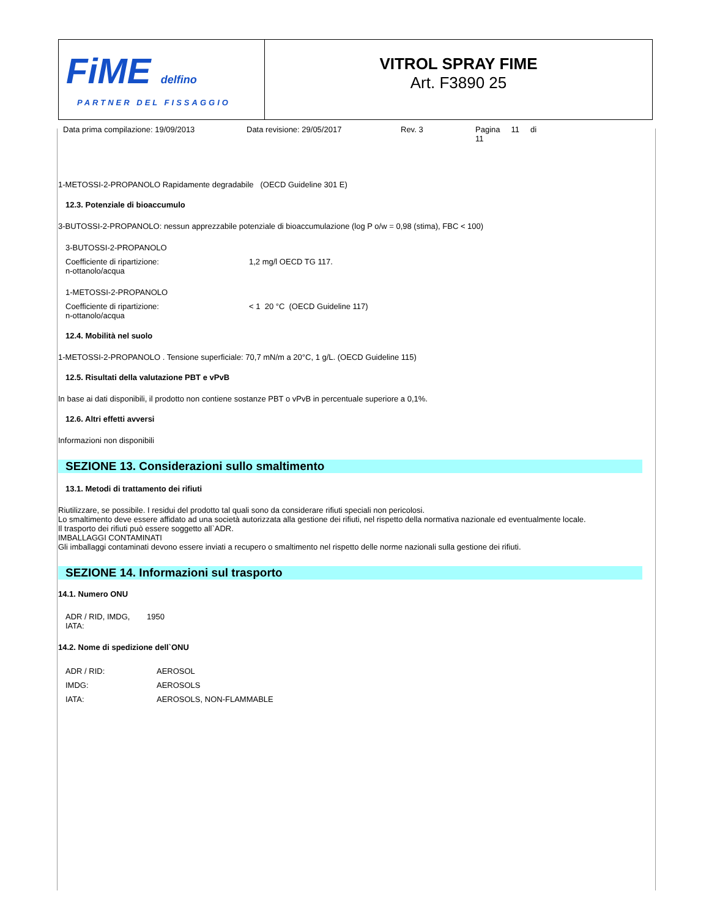FiME delfino
PARTNER DEL FISSAGGIO
VITROL SPRAY FIME
Art. F3890 25
Data prima compilazione: 19/09/2013 Data revisione: 29/05/2017 Rev. 3 Pagina 11 di 11
1-METOSSI-2-PROPANOLO Rapidamente degradabile (OECD Guideline 301 E)
12.3. Potenziale di bioaccumulo
3-BUTOSSI-2-PROPANOLO: nessun apprezzabile potenziale di bioaccumulazione (log P o/w = 0,98 (stima), FBC < 100)
3-BUTOSSI-2-PROPANOLO
Coefficiente di ripartizione:
n-ottanolo/acqua
1,2 mg/l OECD TG 117.
1-METOSSI-2-PROPANOLO
Coefficiente di ripartizione:
n-ottanolo/acqua
< 1 20 °C (OECD Guideline 117)
12.4. Mobilità nel suolo
1-METOSSI-2-PROPANOLO . Tensione superficiale: 70,7 mN/m a 20°C, 1 g/L. (OECD Guideline 115)
12.5. Risultati della valutazione PBT e vPvB
In base ai dati disponibili, il prodotto non contiene sostanze PBT o vPvB in percentuale superiore a 0,1%.
12.6. Altri effetti avversi
Informazioni non disponibili
SEZIONE 13. Considerazioni sullo smaltimento
13.1. Metodi di trattamento dei rifiuti
Riutilizzare, se possibile. I residui del prodotto tal quali sono da considerare rifiuti speciali non pericolosi.
Lo smaltimento deve essere affidato ad una società autorizzata alla gestione dei rifiuti, nel rispetto della normativa nazionale ed eventualmente locale.
Il trasporto dei rifiuti può essere soggetto all`ADR.
IMBALLAGGI CONTAMINATI
Gli imballaggi contaminati devono essere inviati a recupero o smaltimento nel rispetto delle norme nazionali sulla gestione dei rifiuti.
SEZIONE 14. Informazioni sul trasporto
14.1. Numero ONU
ADR / RID, IMDG,
IATA:
1950
14.2. Nome di spedizione dell`ONU
| ADR / RID: | AEROSOL |
| IMDG: | AEROSOLS |
| IATA: | AEROSOLS, NON-FLAMMABLE |